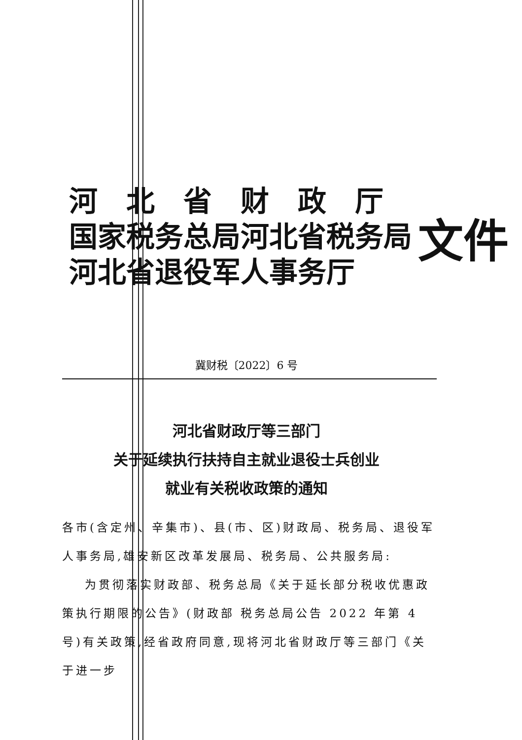河　北　省　财　政　厅
国家税务总局河北省税务局
河北省退役军人事务厅
文件
冀财税〔2022〕6 号
河北省财政厅等三部门
关于延续执行扶持自主就业退役士兵创业
就业有关税收政策的通知
各市(含定州、辛集市)、县(市、区)财政局、税务局、退役军人事务局,雄安新区改革发展局、税务局、公共服务局:
为贯彻落实财政部、税务总局《关于延长部分税收优惠政策执行期限的公告》(财政部 税务总局公告 2022 年第 4 号)有关政策,经省政府同意,现将河北省财政厅等三部门《关于进一步